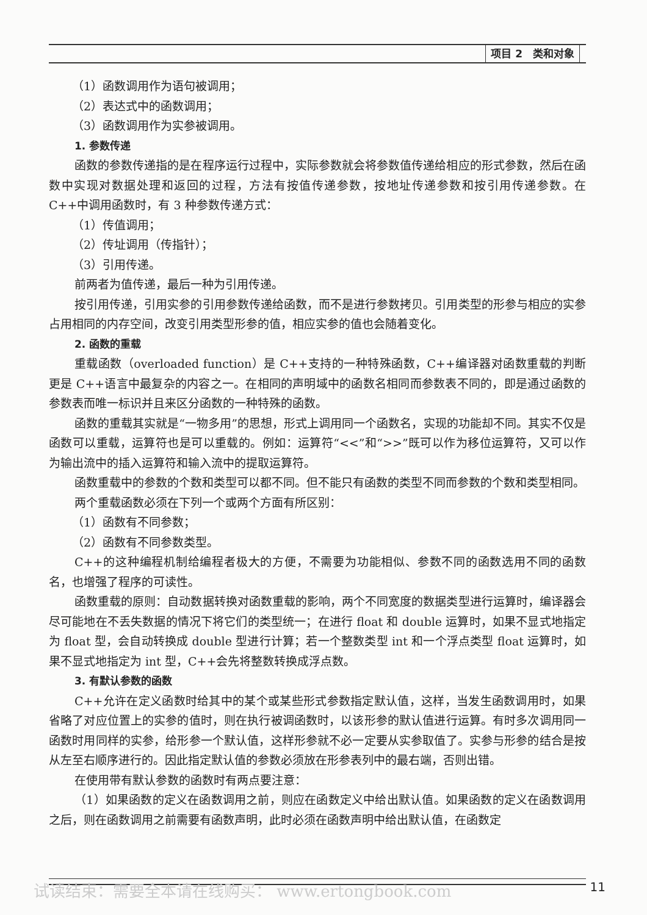项目 2　类和对象
（1）函数调用作为语句被调用；
（2）表达式中的函数调用；
（3）函数调用作为实参被调用。
1. 参数传递
函数的参数传递指的是在程序运行过程中，实际参数就会将参数值传递给相应的形式参数，然后在函数中实现对数据处理和返回的过程，方法有按值传递参数，按地址传递参数和按引用传递参数。在 C++中调用函数时，有 3 种参数传递方式：
（1）传值调用；
（2）传址调用（传指针）；
（3）引用传递。
前两者为值传递，最后一种为引用传递。
按引用传递，引用实参的引用参数传递给函数，而不是进行参数拷贝。引用类型的形参与相应的实参占用相同的内存空间，改变引用类型形参的值，相应实参的值也会随着变化。
2. 函数的重载
重载函数（overloaded function）是 C++支持的一种特殊函数，C++编译器对函数重载的判断更是 C++语言中最复杂的内容之一。在相同的声明域中的函数名相同而参数表不同的，即是通过函数的参数表而唯一标识并且来区分函数的一种特殊的函数。
函数的重载其实就是“一物多用”的思想，形式上调用同一个函数名，实现的功能却不同。其实不仅是函数可以重载，运算符也是可以重载的。例如：运算符“<<”和“>>”既可以作为移位运算符，又可以作为输出流中的插入运算符和输入流中的提取运算符。
函数重载中的参数的个数和类型可以都不同。但不能只有函数的类型不同而参数的个数和类型相同。
两个重载函数必须在下列一个或两个方面有所区别：
（1）函数有不同参数；
（2）函数有不同参数类型。
C++的这种编程机制给编程者极大的方便，不需要为功能相似、参数不同的函数选用不同的函数名，也增强了程序的可读性。
函数重载的原则：自动数据转换对函数重载的影响，两个不同宽度的数据类型进行运算时，编译器会尽可能地在不丢失数据的情况下将它们的类型统一；在进行 float 和 double 运算时，如果不显式地指定为 float 型，会自动转换成 double 型进行计算；若一个整数类型 int 和一个浮点类型 float 运算时，如果不显式地指定为 int 型，C++会先将整数转换成浮点数。
3. 有默认参数的函数
C++允许在定义函数时给其中的某个或某些形式参数指定默认值，这样，当发生函数调用时，如果省略了对应位置上的实参的值时，则在执行被调函数时，以该形参的默认值进行运算。有时多次调用同一函数时用同样的实参，给形参一个默认值，这样形参就不必一定要从实参取值了。实参与形参的结合是按从左至右顺序进行的。因此指定默认值的参数必须放在形参表列中的最右端，否则出错。
在使用带有默认参数的函数时有两点要注意：
（1）如果函数的定义在函数调用之前，则应在函数定义中给出默认值。如果函数的定义在函数调用之后，则在函数调用之前需要有函数声明，此时必须在函数声明中给出默认值，在函数定
试读结束：需要全本请在线购买： www.ertongbook.com
11